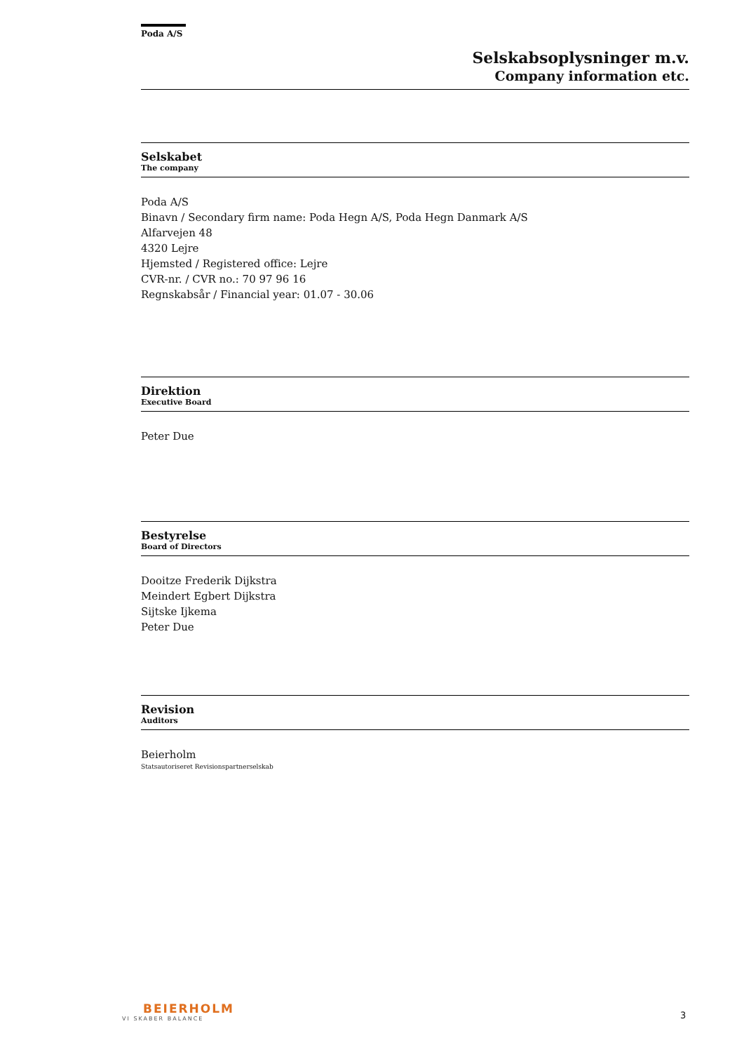Poda A/S
Selskabsoplysninger m.v.
Company information etc.
Selskabet
The company
Poda A/S
Binavn / Secondary firm name: Poda Hegn A/S, Poda Hegn Danmark A/S
Alfarvejen 48
4320 Lejre
Hjemsted / Registered office: Lejre
CVR-nr. / CVR no.: 70 97 96 16
Regnskabsår / Financial year: 01.07 - 30.06
Direktion
Executive Board
Peter Due
Bestyrelse
Board of Directors
Dooitze Frederik Dijkstra
Meindert Egbert Dijkstra
Sijtske Ijkema
Peter Due
Revision
Auditors
Beierholm
Statsautoriseret Revisionspartnerselskab
BEIERHOLM
VI SKABER BALANCE
3